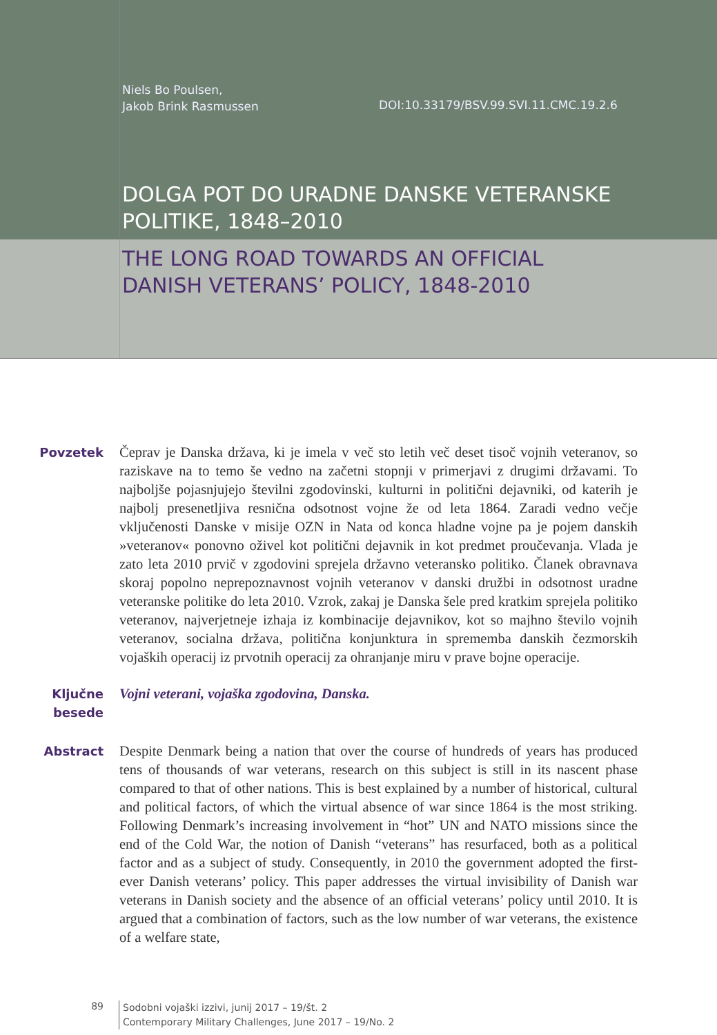Niels Bo Poulsen,
Jakob Brink Rasmussen
DOI:10.33179/BSV.99.SVI.11.CMC.19.2.6
DOLGA POT DO URADNE DANSKE VETERANSKE
POLITIKE, 1848–2010
THE LONG ROAD TOWARDS AN OFFICIAL
DANISH VETERANS’ POLICY, 1848-2010
Povzetek Čeprav je Danska država, ki je imela v več sto letih več deset tisoč vojnih veteranov, so raziskave na to temo še vedno na začetni stopnji v primerjavi z drugimi državami. To najboljše pojasnjujejo številni zgodovinski, kulturni in politični dejavniki, od katerih je najbolj presenetljiva resnična odsotnost vojne že od leta 1864. Zaradi vedno večje vključenosti Danske v misije OZN in Nata od konca hladne vojne pa je pojem danskih »veteranov« ponovno oživel kot politični dejavnik in kot predmet proučevanja. Vlada je zato leta 2010 prvič v zgodovini sprejela državno veteransko politiko. Članek obravnava skoraj popolno neprepoznavnost vojnih veteranov v danski družbi in odsotnost uradne veteranske politike do leta 2010. Vzrok, zakaj je Danska šele pred kratkim sprejela politiko veteranov, najverjetneje izhaja iz kombinacije dejavnikov, kot so majhno število vojnih veteranov, socialna država, politična konjunktura in sprememba danskih čezmorskih vojaških operacij iz prvotnih operacij za ohranjanje miru v prave bojne operacije.
Ključne besede
Vojni veterani, vojaška zgodovina, Danska.
Abstract Despite Denmark being a nation that over the course of hundreds of years has produced tens of thousands of war veterans, research on this subject is still in its nascent phase compared to that of other nations. This is best explained by a number of historical, cultural and political factors, of which the virtual absence of war since 1864 is the most striking. Following Denmark’s increasing involvement in “hot” UN and NATO missions since the end of the Cold War, the notion of Danish “veterans” has resurfaced, both as a political factor and as a subject of study. Consequently, in 2010 the government adopted the first-ever Danish veterans’ policy. This paper addresses the virtual invisibility of Danish war veterans in Danish society and the absence of an official veterans’ policy until 2010. It is argued that a combination of factors, such as the low number of war veterans, the existence of a welfare state,
89
Sodobni vojaški izzivi, junij 2017 – 19/št. 2
Contemporary Military Challenges, June 2017 – 19/No. 2